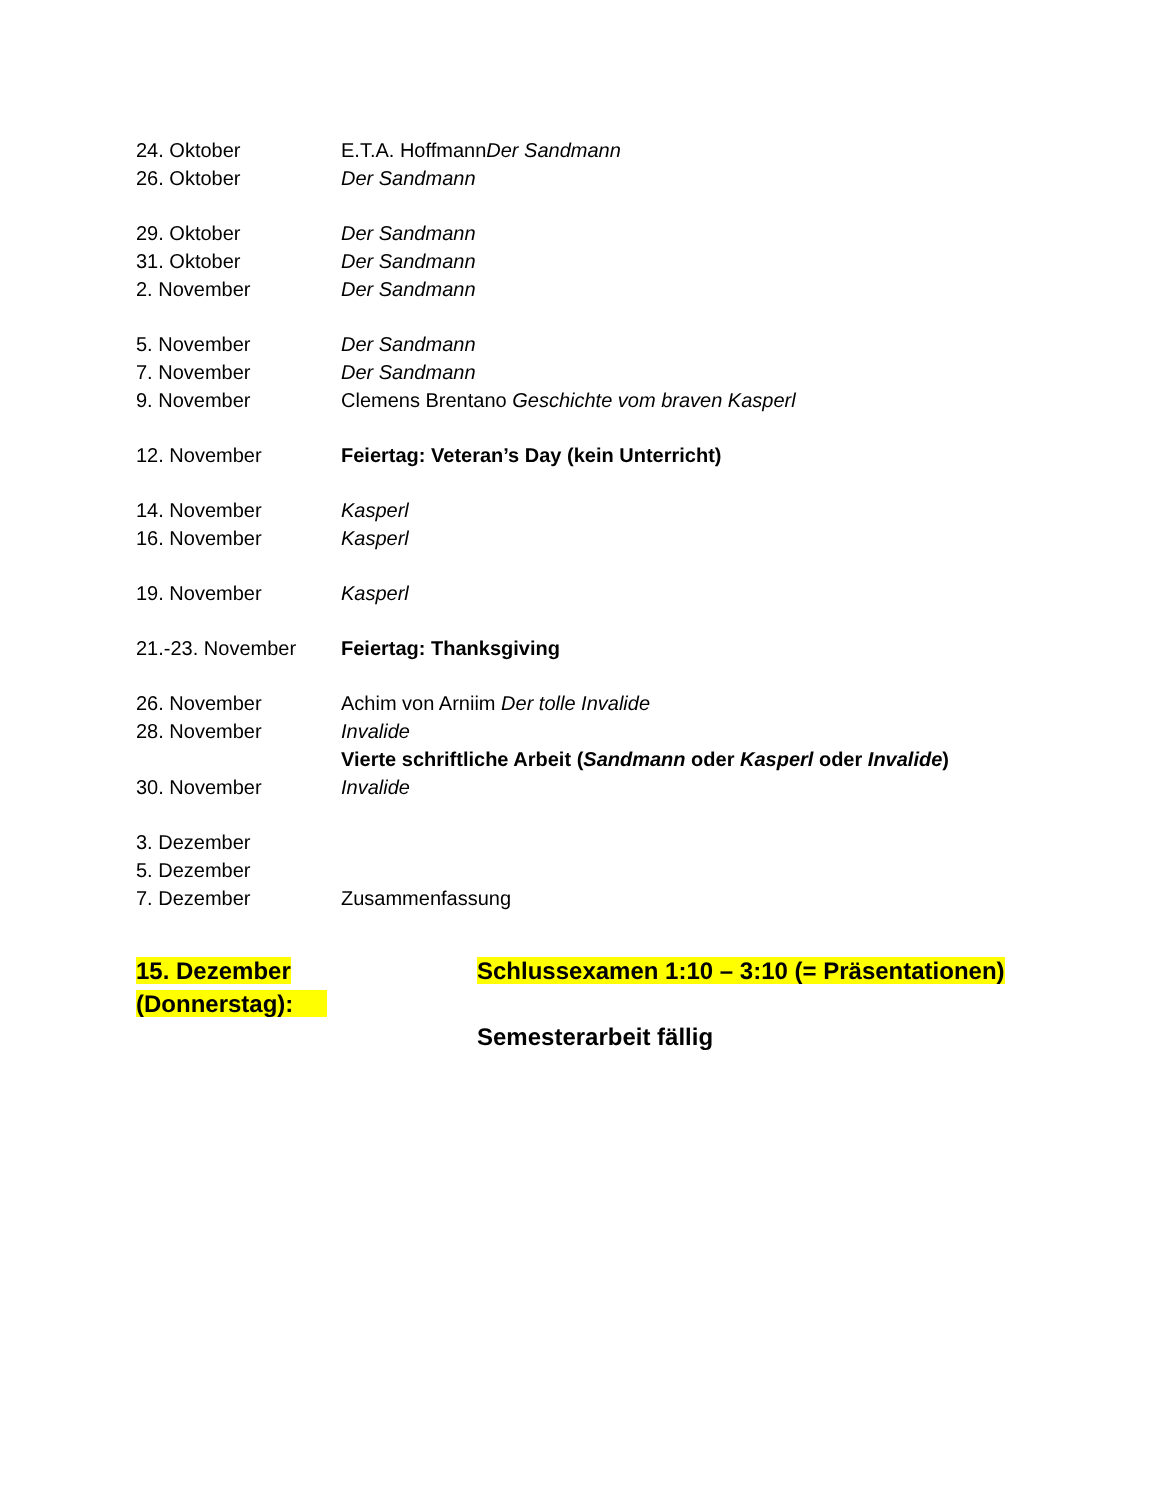24. Oktober E.T.A. HoffmannDer Sandmann
26. Oktober Der Sandmann
29. Oktober Der Sandmann
31. Oktober Der Sandmann
2. November Der Sandmann
5. November Der Sandmann
7. November Der Sandmann
9. November Clemens Brentano Geschichte vom braven Kasperl
12. November Feiertag: Veteran’s Day (kein Unterricht)
14. November Kasperl
16. November Kasperl
19. November Kasperl
21.-23. November Feiertag: Thanksgiving
26. November Achim von Arniim Der tolle Invalide
28. November Invalide
Vierte schriftliche Arbeit (Sandmann oder Kasperl oder Invalide)
30. November Invalide
3. Dezember
5. Dezember
7. Dezember Zusammenfassung
15. Dezember (Donnerstag):
Schlussexamen 1:10 – 3:10 (= Präsentationen)
Semesterarbeit fällig